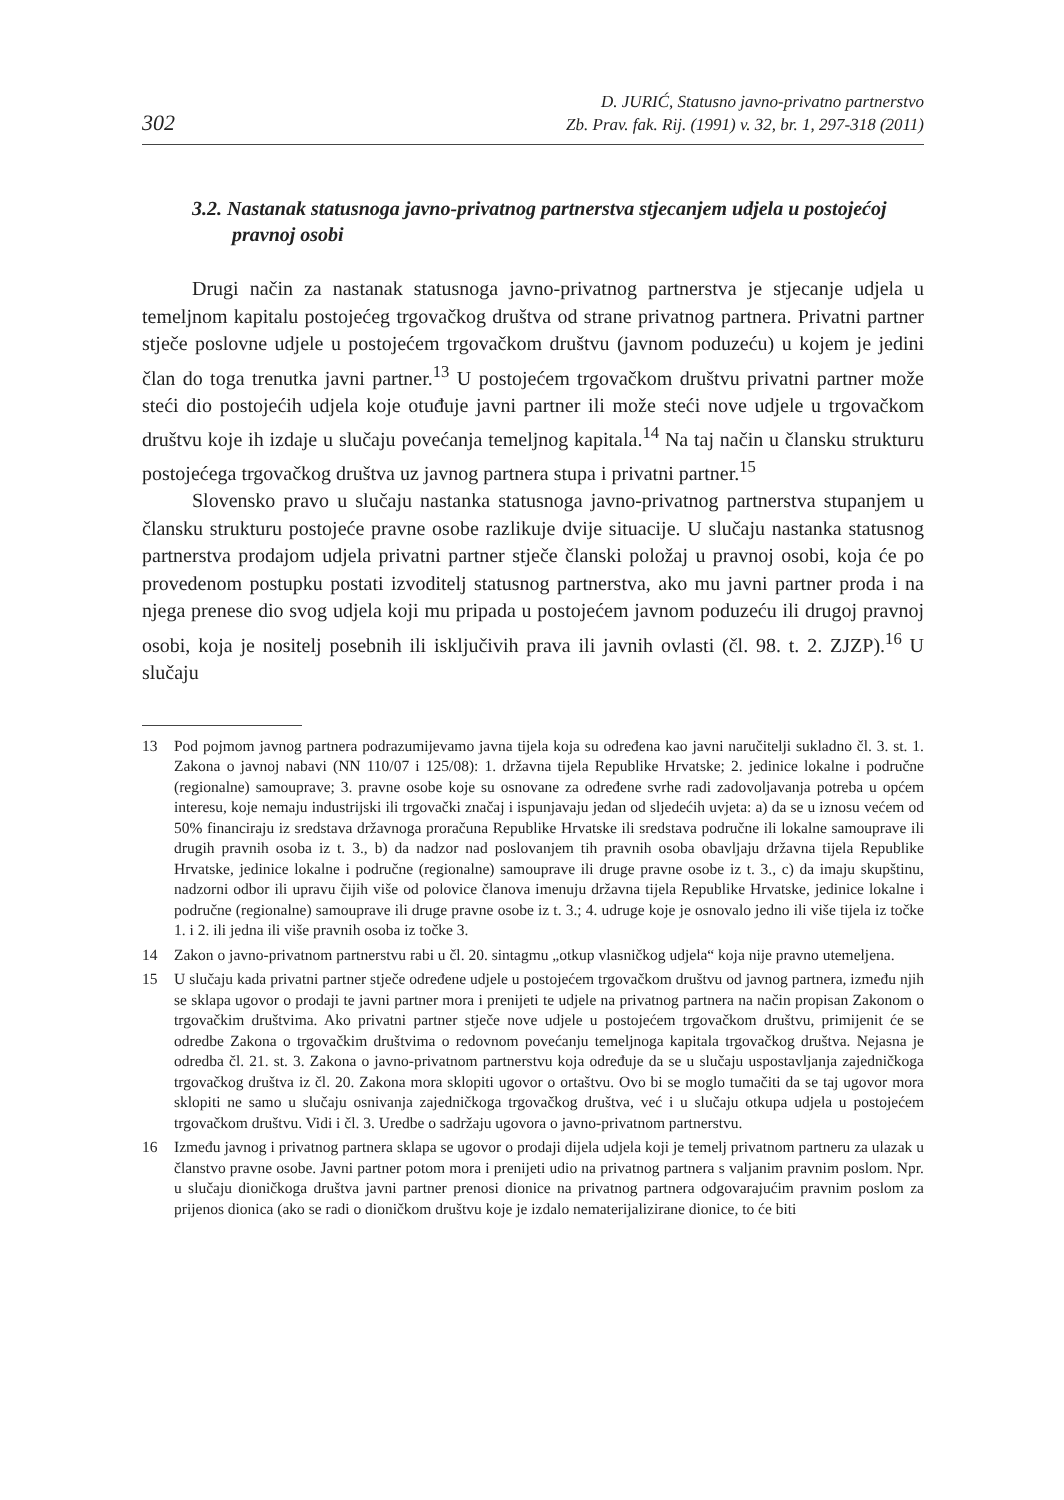302
D. JURIĆ, Statusno javno-privatno partnerstvo
Zb. Prav. fak. Rij. (1991) v. 32, br. 1, 297-318 (2011)
3.2. Nastanak statusnoga javno-privatnog partnerstva stjecanjem udjela u postojećoj pravnoj osobi
Drugi način za nastanak statusnoga javno-privatnog partnerstva je stjecanje udjela u temeljnom kapitalu postojećeg trgovačkog društva od strane privatnog partnera. Privatni partner stječe poslovne udjele u postojećem trgovačkom društvu (javnom poduzeću) u kojem je jedini član do toga trenutka javni partner.<sup>13</sup> U postojećem trgovačkom društvu privatni partner može steći dio postojećih udjela koje otuđuje javni partner ili može steći nove udjele u trgovačkom društvu koje ih izdaje u slučaju povećanja temeljnog kapitala.<sup>14</sup> Na taj način u člansku strukturu postojećega trgovačkog društva uz javnog partnera stupa i privatni partner.<sup>15</sup>
Slovensko pravo u slučaju nastanka statusnoga javno-privatnog partnerstva stupanjem u člansku strukturu postojeće pravne osobe razlikuje dvije situacije. U slučaju nastanka statusnog partnerstva prodajom udjela privatni partner stječe članski položaj u pravnoj osobi, koja će po provedenom postupku postati izvoditelj statusnog partnerstva, ako mu javni partner proda i na njega prenese dio svog udjela koji mu pripada u postojećem javnom poduzeću ili drugoj pravnoj osobi, koja je nositelj posebnih ili isključivih prava ili javnih ovlasti (čl. 98. t. 2. ZJZP).<sup>16</sup> U slučaju
13 Pod pojmom javnog partnera podrazumijevamo javna tijela koja su određena kao javni naručitelji sukladno čl. 3. st. 1. Zakona o javnoj nabavi (NN 110/07 i 125/08): 1. državna tijela Republike Hrvatske; 2. jedinice lokalne i područne (regionalne) samouprave; 3. pravne osobe koje su osnovane za određene svrhe radi zadovoljavanja potreba u općem interesu, koje nemaju industrijski ili trgovački značaj i ispunjavaju jedan od sljedećih uvjeta: a) da se u iznosu većem od 50% financiraju iz sredstava državnoga proračuna Republike Hrvatske ili sredstava područne ili lokalne samouprave ili drugih pravnih osoba iz t. 3., b) da nadzor nad poslovanjem tih pravnih osoba obavljaju državna tijela Republike Hrvatske, jedinice lokalne i područne (regionalne) samouprave ili druge pravne osobe iz t. 3., c) da imaju skupštinu, nadzorni odbor ili upravu čijih više od polovice članova imenuju državna tijela Republike Hrvatske, jedinice lokalne i područne (regionalne) samouprave ili druge pravne osobe iz t. 3.; 4. udruge koje je osnovalo jedno ili više tijela iz točke 1. i 2. ili jedna ili više pravnih osoba iz točke 3.
14 Zakon o javno-privatnom partnerstvu rabi u čl. 20. sintagmu „otkup vlasničkog udjela“ koja nije pravno utemeljena.
15 U slučaju kada privatni partner stječe određene udjele u postojećem trgovačkom društvu od javnog partnera, između njih se sklapa ugovor o prodaji te javni partner mora i prenijeti te udjele na privatnog partnera na način propisan Zakonom o trgovačkim društvima. Ako privatni partner stječe nove udjele u postojećem trgovačkom društvu, primijenit će se odredbe Zakona o trgovačkim društvima o redovnom povećanju temeljnoga kapitala trgovačkog društva. Nejasna je odredba čl. 21. st. 3. Zakona o javno-privatnom partnerstvu koja određuje da se u slučaju uspostavljanja zajedničkoga trgovačkog društva iz čl. 20. Zakona mora sklopiti ugovor o ortaštvu. Ovo bi se moglo tumačiti da se taj ugovor mora sklopiti ne samo u slučaju osnivanja zajedničkoga trgovačkog društva, već i u slučaju otkupa udjela u postojećem trgovačkom društvu. Vidi i čl. 3. Uredbe o sadržaju ugovora o javno-privatnom partnerstvu.
16 Između javnog i privatnog partnera sklapa se ugovor o prodaji dijela udjela koji je temelj privatnom partneru za ulazak u članstvo pravne osobe. Javni partner potom mora i prenijeti udio na privatnog partnera s valjanim pravnim poslom. Npr. u slučaju dioničkoga društva javni partner prenosi dionice na privatnog partnera odgovarajućim pravnim poslom za prijenos dionica (ako se radi o dioničkom društvu koje je izdalo nematerijalizirane dionice, to će biti